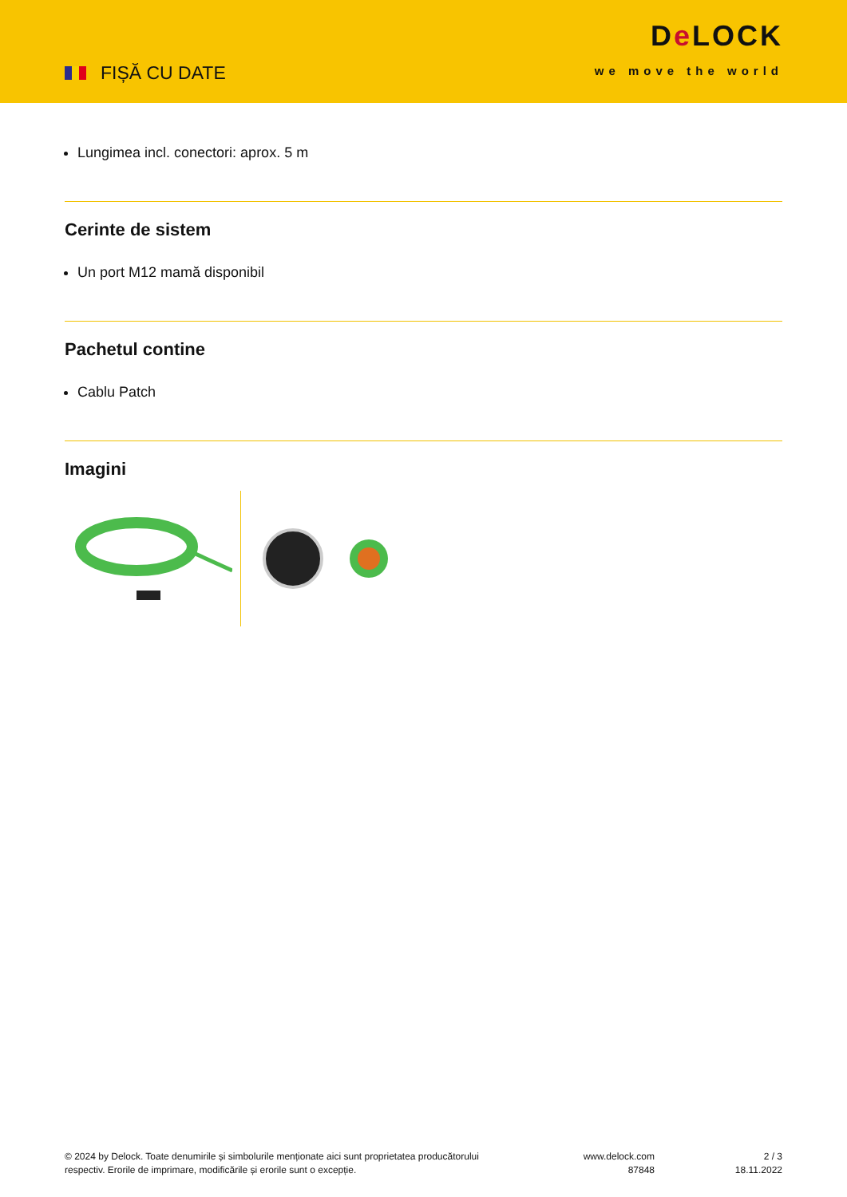FIȘĂ CU DATE
De LOCK
we move the world
Lungimea incl. conectori: aprox. 5 m
Cerinte de sistem
Un port M12 mamă disponibil
Pachetul contine
Cablu Patch
Imagini
© 2024 by Delock. Toate denumirile și simbolurile menționate aici sunt proprietatea producătorului
respectiv. Erorile de imprimare, modificările și erorile sunt o excepție.
www.delock.com
87848
2 / 3
18.11.2022